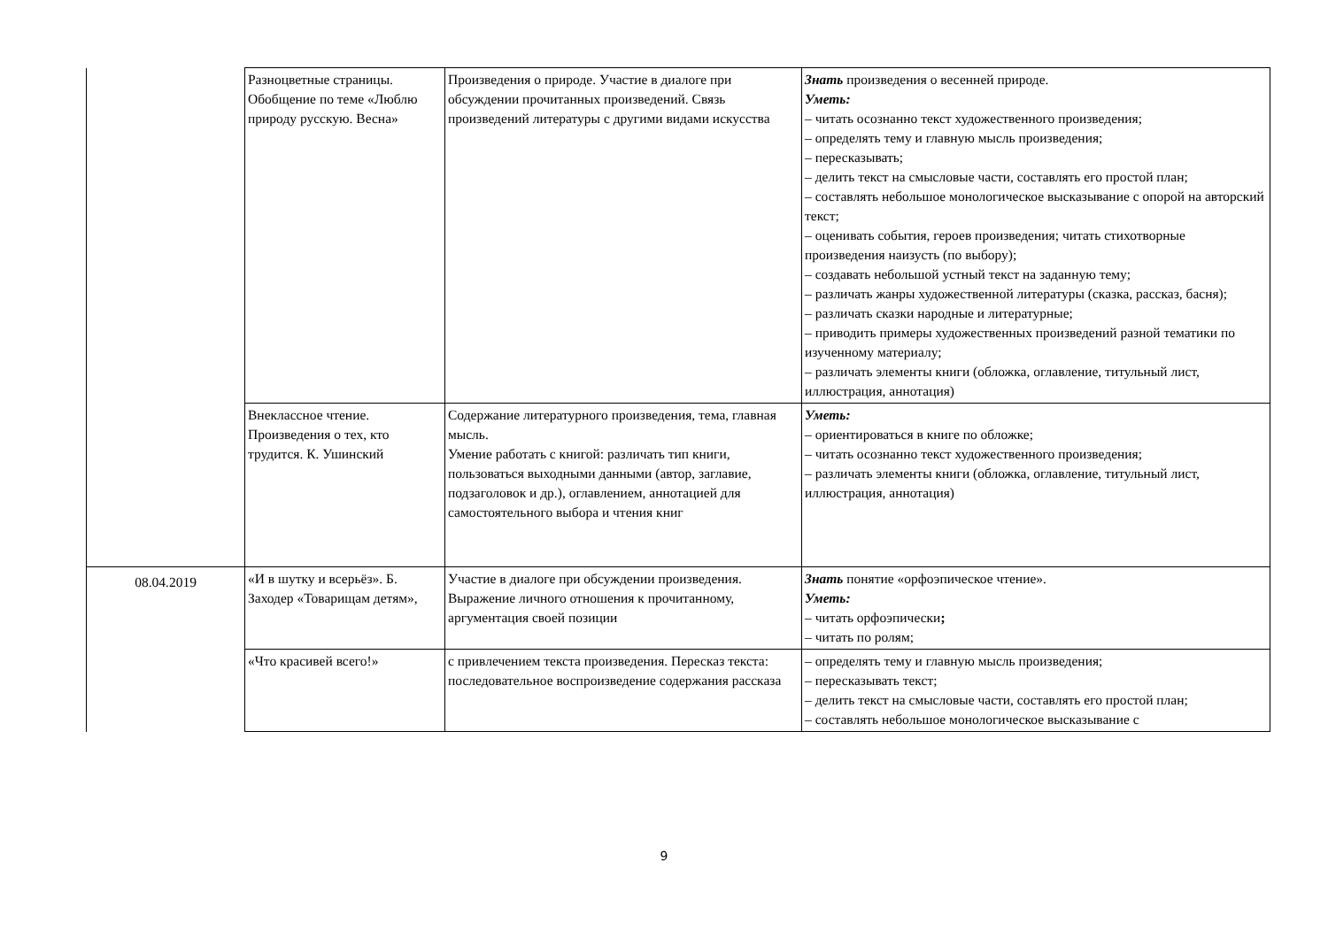| | Разноцветные страницы. Обобщение по теме «Люблю природу русскую. Весна» | Произведения о природе. Участие в диалоге при обсуждении прочитанных произведений. Связь произведений литературы с другими видами искусства | Знать произведения о весенней природе. Уметь: – читать осознанно текст художественного произведения; – определять тему и главную мысль произведения; – пересказывать; – делить текст на смысловые части, составлять его простой план; – составлять небольшое монологическое высказывание с опорой на авторский текст; – оценивать события, героев произведения; читать стихотворные произведения наизусть (по выбору); – создавать небольшой устный текст на заданную тему; – различать жанры художественной литературы (сказка, рассказ, басня); – различать сказки народные и литературные; – приводить примеры художественных произведений разной тематики по изученному материалу; – различать элементы книги (обложка, оглавление, титульный лист, иллюстрация, аннотация) |
| | Внеклассное чтение. Произведения о тех, кто трудится. К. Ушинский | Содержание литературного произведения, тема, главная мысль. Умение работать с книгой: различать тип книги, пользоваться выходными данными (автор, заглавие, подзаголовок и др.), оглавлением, аннотацией для самостоятельного выбора и чтения книг | Уметь: – ориентироваться в книге по обложке; – читать осознанно текст художественного произведения; – различать элементы книги (обложка, оглавление, титульный лист, иллюстрация, аннотация) |
| 08.04.2019 | «И в шутку и всерьёз». Б. Заходер «Товарищам детям», | Участие в диалоге при обсуждении произведения. Выражение личного отношения к прочитанному, аргументация своей позиции | Знать понятие «орфоэпическое чтение». Уметь: – читать орфоэпически ; – читать по ролям; |
| | «Что красивей всего!» | с привлечением текста произведения. Пересказ текста: последовательное воспроизведение содержания рассказа | – определять тему и главную мысль произведения; – пересказывать текст; – делить текст на смысловые части, составлять его простой план; – составлять небольшое монологическое высказывание с |
9